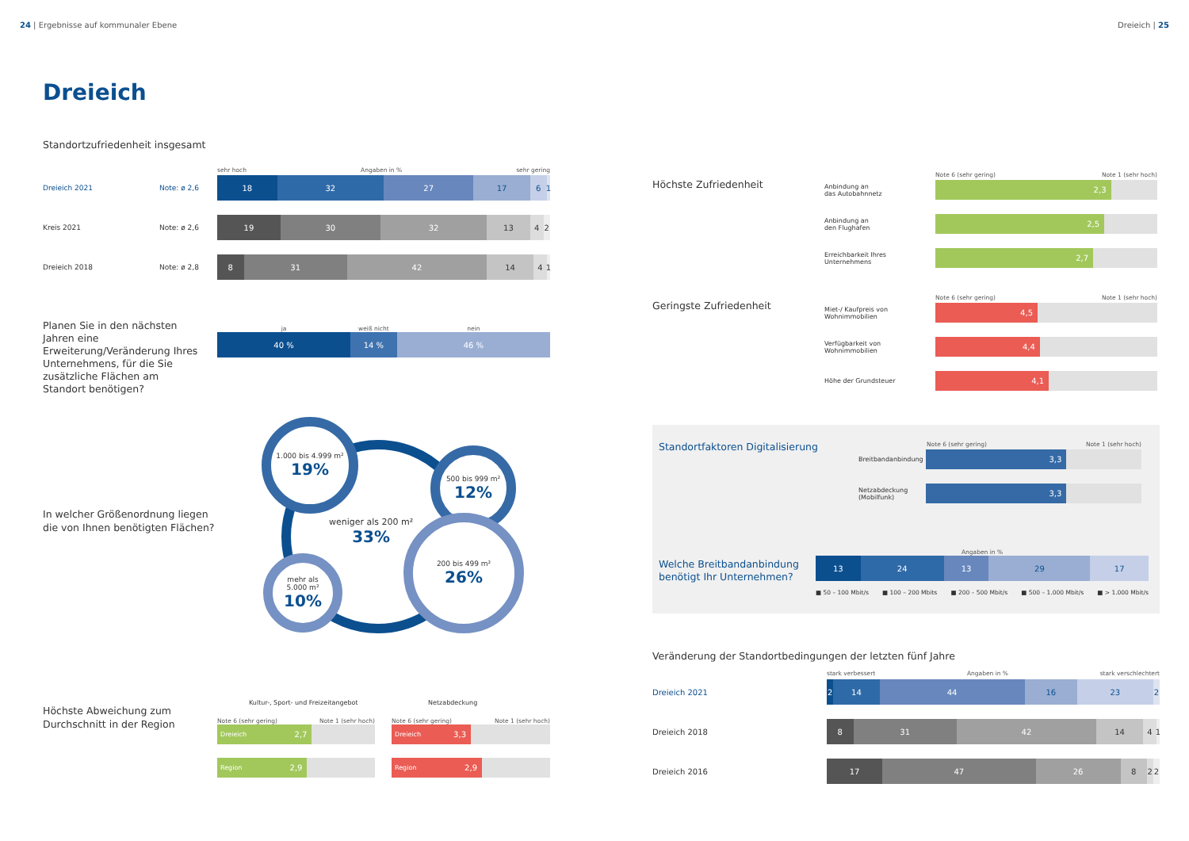24 | Ergebnisse auf kommunaler Ebene
Dreieich
Standortzufriedenheit insgesamt
sehr hoch Angaben in % sehr gering
Dreieich 2021 Note: ø 2,6
18 32 27 17 6 1
Kreis 2021 Note: ø 2,6
19 30 32 13 4 2
Dreieich 2018 Note: ø 2,8
8 31 42 14 4 1
Planen Sie in den nächsten Jahren eine Erweiterung/Veränderung Ihres Unternehmens, für die Sie zusätzliche Flächen am Standort benötigen?
ja weiß nicht nein
40 % 14 % 46 %
In welcher Größenordnung liegen
die von Ihnen benötigten Flächen?
1.000 bis 4.999 m²
19%
500 bis 999 m²
12%
weniger als 200 m²
33%
200 bis 499 m²
26%
mehr als
5.000 m²
10%
Höchste Abweichung zum
Durchschnitt in der Region
Kultur-, Sport- und Freizeitangebot
Note 6 (sehr gering) Note 1 (sehr hoch)
Dreieich 2,7
Region 2,9
Netzabdeckung
Note 6 (sehr gering) Note 1 (sehr hoch)
Dreieich 3,3
Region 2,9
Dreieich | 25
Höchste Zufriedenheit
Note 6 (sehr gering) Note 1 (sehr hoch)
Anbindung an
das Autobahnnetz
2,3
Anbindung an
den Flughafen
2,5
Erreichbarkeit Ihres
Unternehmens
2,7
Geringste Zufriedenheit
Note 6 (sehr gering) Note 1 (sehr hoch)
Miet-/ Kaufpreis von
Wohnimmobilien
4,5
Verfügbarkeit von
Wohnimmobilien
4,4
Höhe der Grundsteuer
4,1
Standortfaktoren Digitalisierung
Note 6 (sehr gering) Note 1 (sehr hoch)
Breitbandanbindung
3,3
Netzabdeckung
(Mobilfunk)
3,3
Welche Breitbandanbindung
benötigt Ihr Unternehmen?
Angaben in %
13 24 13 29 17
■ 50 – 100 Mbit/s ■ 100 – 200 Mbits ■ 200 – 500 Mbit/s ■ 500 – 1.000 Mbit/s ■ > 1.000 Mbit/s
Veränderung der Standortbedingungen der letzten fünf Jahre
stark verbessert Angaben in % stark verschlechtert
Dreieich 2021
2 14 44 16 23 2
Dreieich 2018
8 31 42 14 4 1
Dreieich 2016
17 47 26 8 2 2